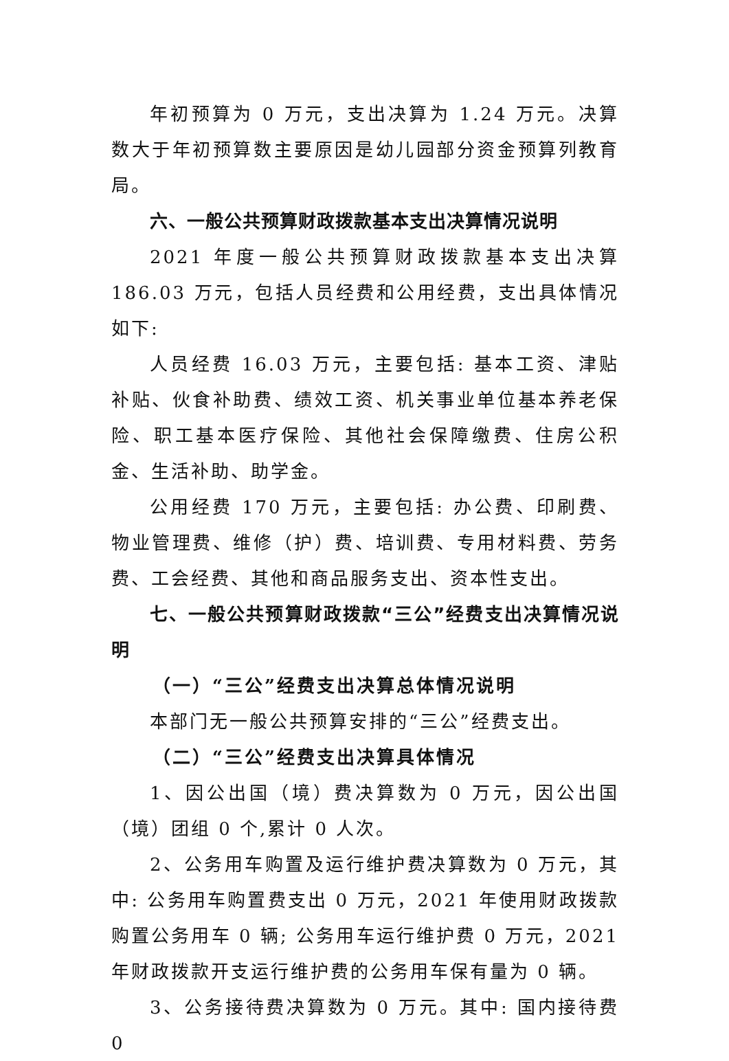年初预算为 0 万元，支出决算为 1.24 万元。决算数大于年初预算数主要原因是幼儿园部分资金预算列教育局。
六、一般公共预算财政拨款基本支出决算情况说明
2021 年度一般公共预算财政拨款基本支出决算 186.03 万元，包括人员经费和公用经费，支出具体情况如下:
人员经费 16.03 万元，主要包括: 基本工资、津贴补贴、伙食补助费、绩效工资、机关事业单位基本养老保险、职工基本医疗保险、其他社会保障缴费、住房公积金、生活补助、助学金。
公用经费 170 万元，主要包括: 办公费、印刷费、物业管理费、维修（护）费、培训费、专用材料费、劳务费、工会经费、其他和商品服务支出、资本性支出。
七、一般公共预算财政拨款“三公”经费支出决算情况说明
（一）“三公”经费支出决算总体情况说明
本部门无一般公共预算安排的“三公”经费支出。
（二）“三公”经费支出决算具体情况
1、因公出国（境）费决算数为 0 万元，因公出国（境）团组 0 个,累计 0 人次。
2、公务用车购置及运行维护费决算数为 0 万元，其中: 公务用车购置费支出 0 万元，2021 年使用财政拨款购置公务用车 0 辆; 公务用车运行维护费 0 万元，2021 年财政拨款开支运行维护费的公务用车保有量为 0 辆。
3、公务接待费决算数为 0 万元。其中: 国内接待费 0